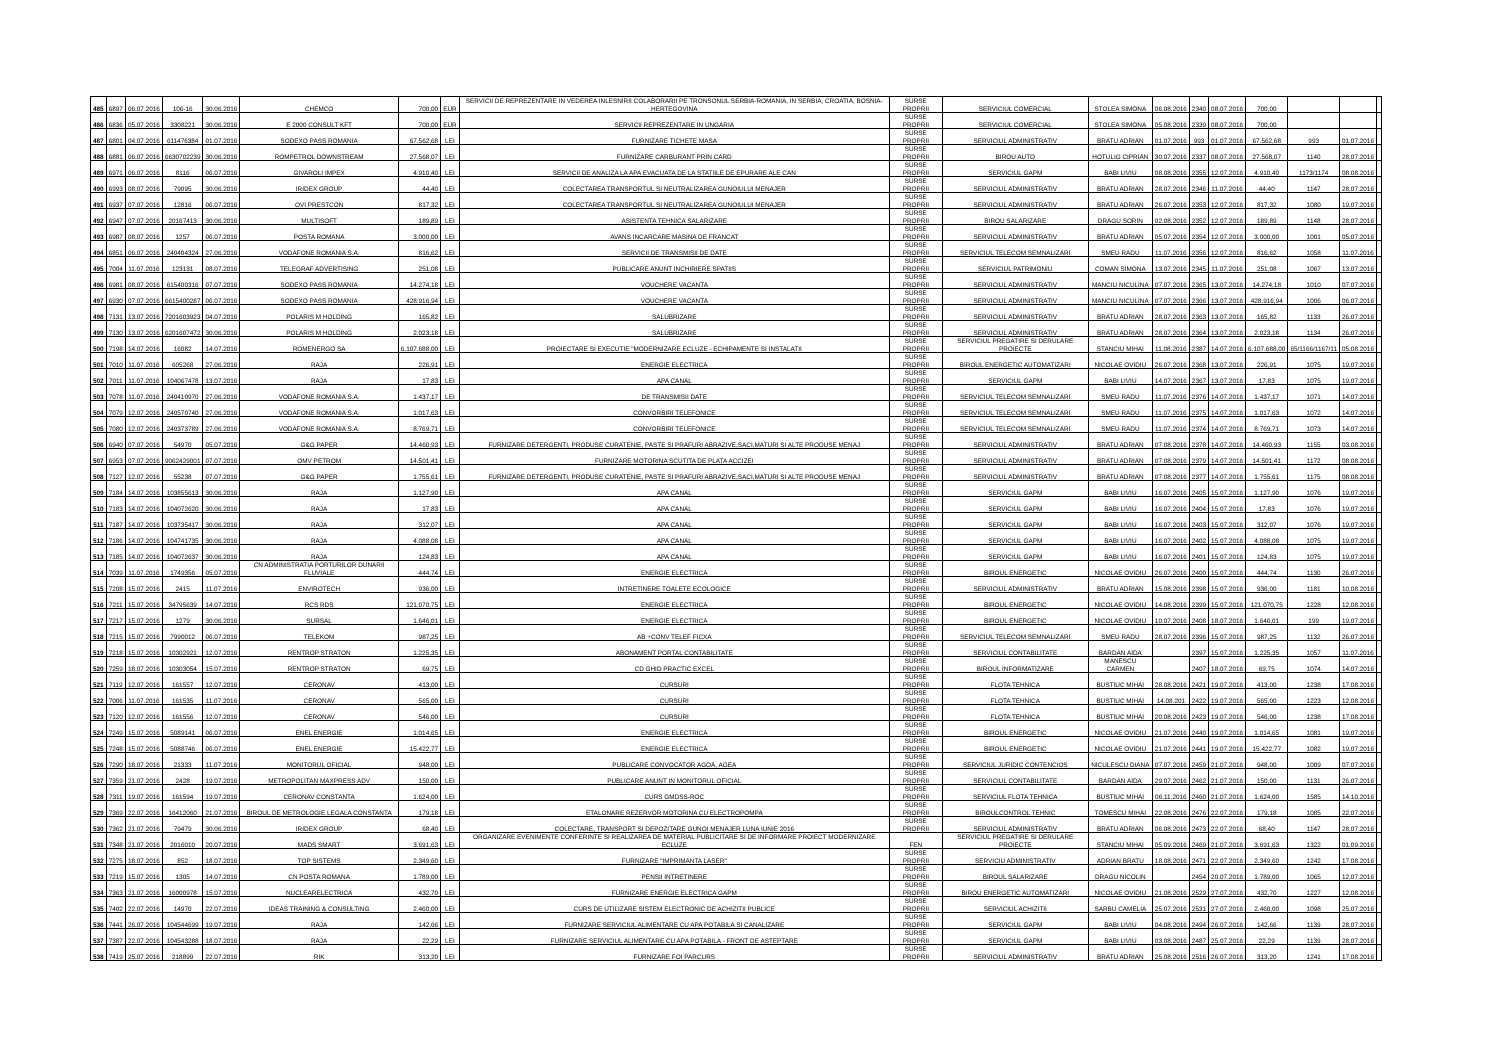| 485 | 6897 | 06.07.2016 | 106-16 | 30.06.2016 | CHEMCO | 700,00 | EUR | SERVICII DE REPREZENTARE IN VEDEREA INLESNIRII COLABORARII PE TRONSONUL SERBIA-ROMANIA, IN SERBIA, CROATIA, BOSNIA-HERTEGOVINA | SURSE PROPRII | SERVICIUL COMERCIAL | STOLEA SIMONA | 06.08.2016 | 2340 | 08.07.2016 | 700,00 | | | |
| 486 | 6836 | 05.07.2016 | 3308221 | 30.06.2016 | E 2000 CONSULT KFT | 700,00 | EUR | SERVICII REPREZENTARE IN UNGARIA | SURSE PROPRII | SERVICIUL COMERCIAL | STOLEA SIMONA | 05.08.2016 | 2339 | 08.07.2016 | 700,00 | | | |
| 487 | 6801 | 04.07.2016 | 611476384 | 01.07.2016 | SODEXO PASS ROMANIA | 67.562,68 | LEI | FURNIZARE TICHETE MASA | SURSE PROPRII | SERVICIUL ADMINISTRATIV | BRATU ADRIAN | 01.07.2016 | 993 | 01.07.2016 | 67.562,68 | 993 | 01.07.2016 | |
| 488 | 6881 | 06.07.2016 | 6630702239 | 30.06.2016 | ROMPETROL DOWNSTREAM | 27.568,07 | LEI | FURNIZARE CARBURANT PRIN CARD | SURSE PROPRII | BIROU AUTO | HOTULIG CIPRIAN | 30.07.2016 | 2337 | 08.07.2016 | 27.568,07 | 1140 | 28.07.2016 | |
| 489 | 6971 | 06.07.2016 | 8116 | 06.07.2016 | GIVAROLI IMPEX | 4.910,40 | LEI | SERVICII DE ANALIZA LA APA EVACUATA DE LA STATIILE DE EPURARE ALE CAN | SURSE PROPRII | SERVICIUL GAPM | BABI LIVIU | 08.08.2016 | 2355 | 12.07.2016 | 4.910,40 | 1173/1174 | 08.08.2016 | |
| 490 | 6993 | 08.07.2016 | 79095 | 30.06.2016 | IRIDEX GROUP | 44,40 | LEI | COLECTAREA TRANSPORTUL SI NEUTRALIZAREA GUNOIULUI MENAJER | SURSE PROPRII | SERVICIUL ADMINISTRATIV | BRATU ADRIAN | 28.07.2016 | 2346 | 11.07.2016 | 44,40 | 1147 | 28.07.2016 | |
| 491 | 6937 | 07.07.2016 | 12816 | 06.07.2016 | OVI PRESTCON | 817,32 | LEI | COLECTAREA TRANSPORTUL SI NEUTRALIZAREA GUNOIULUI MENAJER | SURSE PROPRII | SERVICIUL ADMINISTRATIV | BRATU ADRIAN | 26.07.2016 | 2353 | 12.07.2016 | 817,32 | 1080 | 19.07.2016 | |
| 492 | 6947 | 07.07.2016 | 20167413 | 30.06.2016 | MULTISOFT | 189,89 | LEI | ASISTENTA TEHNICA SALARIZARE | SURSE PROPRII | BIROU SALARIZARE | DRAGU SORIN | 02.08.2016 | 2352 | 12.07.2016 | 189,89 | 1148 | 28.07.2016 | |
| 493 | 6987 | 08.07.2016 | 1257 | 06.07.2016 | POSTA ROMANA | 3.000,00 | LEI | AVANS INCARCARE MASINA DE FRANCAT | SURSE PROPRII | SERVICIUL ADMINISTRATIV | BRATU ADRIAN | 05.07.2016 | 2354 | 12.07.2016 | 3.000,00 | 1001 | 05.07.2016 | |
| 494 | 6851 | 06.07.2016 | 240404324 | 27.06.2016 | VODAFONE ROMANIA S.A. | 816,62 | LEI | SERVICII DE TRANSMISII DE DATE | SURSE PROPRII | SERVICIUL TELECOM SEMNALIZARI | SMEU RADU | 11.07.2016 | 2356 | 12.07.2016 | 816,62 | 1058 | 11.07.2016 | |
| 495 | 7004 | 11.07.2016 | 123131 | 08.07.2016 | TELEGRAF ADVERTISING | 251,08 | LEI | PUBLICARE ANUNT INCHIRIERE SPATIIS | SURSE PROPRII | SERVICIUL PATRIMONIU | COMAN SIMONA | 13.07.2016 | 2345 | 11.07.2016 | 251,08 | 1067 | 13.07.2016 | |
| 496 | 6981 | 08.07.2016 | 615400316 | 07.07.2016 | SODEXO PASS ROMANIA | 14.274,18 | LEI | VOUCHERE VACANTA | SURSE PROPRII | SERVICIUL ADMINISTRATIV | MANCIU NICULINA | 07.07.2016 | 2365 | 13.07.2016 | 14.274,18 | 1010 | 07.07.2016 | |
| 497 | 6930 | 07.07.2016 | 6615400287 | 06.07.2016 | SODEXO PASS ROMANIA | 428.916,94 | LEI | VOUCHERE VACANTA | SURSE PROPRII | SERVICIUL ADMINISTRATIV | MANCIU NICULINA | 07.07.2016 | 2366 | 13.07.2016 | 428.916,94 | 1006 | 06.07.2016 | |
| 498 | 7131 | 13.07.2016 | 7201603923 | 04.07.2016 | POLARIS M HOLDING | 165,82 | LEI | SALUBRIZARE | SURSE PROPRII | SERVICIUL ADMINISTRATIV | BRATU ADRIAN | 28.07.2016 | 2363 | 13.07.2016 | 165,82 | 1133 | 26.07.2016 | |
| 499 | 7130 | 13.07.2016 | 6201607472 | 30.06.2016 | POLARIS M HOLDING | 2.023,18 | LEI | SALUBRIZARE | SURSE PROPRII | SERVICIUL ADMINISTRATIV | BRATU ADRIAN | 28.07.2016 | 2364 | 13.07.2016 | 2.023,18 | 1134 | 26.07.2016 | |
| 500 | 7198 | 14.07.2016 | 16082 | 14.07.2016 | ROMENERGO SA | 6.107.688,00 | LEI | PROIECTARE SI EXECUTIE "MODERNIZARE ECLUZE - ECHIPAMENTE SI INSTALATII | SURSE PROPRII | SERVICIUL PREGATIRE SI DERULARE PROIECTE | STANCIU MIHAI | 11.08.2016 | 2387 | 14.07.2016 | 6.107.688,00 | 65/1166/1167/11 | 05.08.2016 | |
| 501 | 7010 | 11.07.2016 | 605268 | 27.06.2016 | RAJA | 226,91 | LEI | ENERGIE ELECTRICA | SURSE PROPRII | BIROUL ENERGETIC AUTOMATIZARI | NICOLAE OVIDIU | 26.07.2016 | 2368 | 13.07.2016 | 226,91 | 1075 | 19.07.2016 | |
| 502 | 7011 | 11.07.2016 | 104067478 | 13.07.2016 | RAJA | 17,83 | LEI | APA CANAL | SURSE PROPRII | SERVICIUL GAPM | BABI LIVIU | 14.07.2016 | 2367 | 13.07.2016 | 17,83 | 1075 | 19.07.2016 | |
| 503 | 7078 | 11.07.2016 | 240410970 | 27.06.2016 | VODAFONE ROMANIA S.A. | 1.437,17 | LEI | DE TRANSMISII DATE | SURSE PROPRII | SERVICIUL TELECOM SEMNALIZARI | SMEU RADU | 11.07.2016 | 2376 | 14.07.2016 | 1.437,17 | 1071 | 14.07.2016 | |
| 504 | 7079 | 12.07.2016 | 240570740 | 27.06.2016 | VODAFONE ROMANIA S.A. | 1.017,63 | LEI | CONVORBIRI TELEFONICE | SURSE PROPRII | SERVICIUL TELECOM SEMNALIZARI | SMEU RADU | 11.07.2016 | 2375 | 14.07.2016 | 1.017,63 | 1072 | 14.07.2016 | |
| 505 | 7080 | 12.07.2016 | 240373789 | 27.06.2016 | VODAFONE ROMANIA S.A. | 8.769,71 | LEI | CONVORBIRI TELEFONICE | SURSE PROPRII | SERVICIUL TELECOM SEMNALIZARI | SMEU RADU | 11.07.2016 | 2374 | 14.07.2016 | 8.769,71 | 1073 | 14.07.2016 | |
| 506 | 6940 | 07.07.2016 | 54970 | 05.07.2016 | G&G PAPER | 14.460,93 | LEI | FURNIZARE DETERGENTI, PRODUSE CURATENIE, PASTE SI PRAFURI ABRAZIVE,SACI,MATURI SI ALTE PRODUSE MENAJ | SURSE PROPRII | SERVICIUL ADMINISTRATIV | BRATU ADRIAN | 07.08.2016 | 2378 | 14.07.2016 | 14.460,93 | 1155 | 03.08.2016 | |
| 507 | 6953 | 07.07.2016 | 9062429001 | 07.07.2016 | OMV PETROM | 14.501,41 | LEI | FURNIZARE MOTORINA SCUTITA DE PLATA ACCIZEI | SURSE PROPRII | SERVICIUL ADMINISTRATIV | BRATU ADRIAN | 07.08.2016 | 2379 | 14.07.2016 | 14.501,41 | 1172 | 08.08.2016 | |
| 508 | 7127 | 12.07.2016 | 55238 | 07.07.2016 | G&G PAPER | 1.755,61 | LEI | FURNIZARE DETERGENTI, PRODUSE CURATENIE, PASTE SI PRAFURI ABRAZIVE,SACI,MATURI SI ALTE PRODUSE MENAJ | SURSE PROPRII | SERVICIUL ADMINISTRATIV | BRATU ADRIAN | 07.08.2016 | 2377 | 14.07.2016 | 1.755,61 | 1175 | 08.08.2016 | |
| 509 | 7184 | 14.07.2016 | 103855613 | 30.06.2016 | RAJA | 1.127,90 | LEI | APA CANAL | SURSE PROPRII | SERVICIUL GAPM | BABI LIVIU | 16.07.2016 | 2405 | 15.07.2016 | 1.127,90 | 1076 | 19.07.2016 | |
| 510 | 7183 | 14.07.2016 | 104072620 | 30.06.2016 | RAJA | 17,83 | LEI | APA CANAL | SURSE PROPRII | SERVICIUL GAPM | BABI LIVIU | 16.07.2016 | 2404 | 15.07.2016 | 17,83 | 1076 | 19.07.2016 | |
| 511 | 7187 | 14.07.2016 | 103735417 | 30.06.2016 | RAJA | 312,07 | LEI | APA CANAL | SURSE PROPRII | SERVICIUL GAPM | BABI LIVIU | 16.07.2016 | 2403 | 15.07.2016 | 312,07 | 1076 | 19.07.2016 | |
| 512 | 7186 | 14.07.2016 | 104741735 | 30.06.2016 | RAJA | 4.088,08 | LEI | APA CANAL | SURSE PROPRII | SERVICIUL GAPM | BABI LIVIU | 16.07.2016 | 2402 | 15.07.2016 | 4.088,08 | 1075 | 19.07.2016 | |
| 513 | 7185 | 14.07.2016 | 104072637 | 30.06.2016 | RAJA | 124,83 | LEI | APA CANAL | SURSE PROPRII | SERVICIUL GAPM | BABI LIVIU | 16.07.2016 | 2401 | 15.07.2016 | 124,83 | 1075 | 19.07.2016 | |
| 514 | 7039 | 11.07.2016 | 1749356 | 05.07.2016 | CN ADMINISTRATIA PORTURILOR DUNARII FLUVIALE | 444,74 | LEI | ENERGIE ELECTRICA | SURSE PROPRII | BIROUL ENERGETIC | NICOLAE OVIDIU | 26.07.2016 | 2400 | 15.07.2016 | 444,74 | 1130 | 26.07.2016 | |
| 515 | 7208 | 15.07.2016 | 2415 | 11.07.2016 | ENVIROTECH | 936,00 | LEI | INTRETINERE TOALETE ECOLOGICE | SURSE PROPRII | SERVICIUL ADMINISTRATIV | BRATU ADRIAN | 15.08.2016 | 2398 | 15.07.2016 | 936,00 | 1181 | 10.08.2016 | |
| 516 | 7211 | 15.07.2016 | 34795639 | 14.07.2016 | RCS RDS | 121.070,75 | LEI | ENERGIE ELECTRICA | SURSE PROPRII | BIROUL ENERGETIC | NICOLAE OVIDIU | 14.08.2016 | 2399 | 15.07.2016 | 121.070,75 | 1228 | 12.08.2016 | |
| 517 | 7217 | 15.07.2016 | 1279 | 30.06.2016 | SURSAL | 1.646,01 | LEI | ENERGIE ELECTRICA | SURSE PROPRII | BIROUL ENERGETIC | NICOLAE OVIDIU | 10.07.2016 | 2408 | 18.07.2016 | 1.646,01 | 199 | 19.07.2016 | |
| 518 | 7215 | 15.07.2016 | 7990012 | 06.07.2016 | TELEKOM | 987,25 | LEI | AB +CONV TELEF FICXA | SURSE PROPRII | SERVICIUL TELECOM SEMNALIZARI | SMEU RADU | 28.07.2016 | 2396 | 15.07.2016 | 987,25 | 1132 | 26.07.2016 | |
| 519 | 7218 | 15.07.2016 | 10302921 | 12.07.2016 | RENTROP STRATON | 1.225,35 | LEI | ABONAMENT PORTAL CONTABILITATE | SURSE PROPRII | SERVICIUL CONTABILITATE | BARDAN AIDA | | 2397 | 15.07.2016 | 1.225,35 | 1057 | 11.07.2016 | |
| 520 | 7259 | 18.07.2016 | 10303054 | 15.07.2016 | RENTROP STRATON | 69,75 | LEI | CD GHID PRACTIC EXCEL | SURSE PROPRII | BIROUL INFORMATIZARE | MANESCU CARMEN | | 2407 | 18.07.2016 | 69,75 | 1074 | 14.07.2016 | |
| 521 | 7119 | 12.07.2016 | 161557 | 12.07.2016 | CERONAV | 413,00 | LEI | CURSURI | SURSE PROPRII | FLOTA TEHNICA | BUSTIUC MIHAI | 28.08.2016 | 2421 | 19.07.2016 | 413,00 | 1238 | 17.08.2016 | |
| 522 | 7006 | 11.07.2016 | 161535 | 11.07.2016 | CERONAV | 565,00 | LEI | CURSURI | SURSE PROPRII | FLOTA TEHNICA | BUSTIUC MIHAI | 14.08.201 | 2422 | 19.07.2016 | 565,00 | 1223 | 12.08.2016 | |
| 523 | 7120 | 12.07.2016 | 161556 | 12.07.2016 | CERONAV | 546,00 | LEI | CURSURI | SURSE PROPRII | FLOTA TEHNICA | BUSTIUC MIHAI | 20.08.2016 | 2423 | 19.07.2016 | 546,00 | 1238 | 17.08.2016 | |
| 524 | 7249 | 15.07.2016 | 5089141 | 06.07.2016 | ENEL ENERGIE | 1.014,65 | LEI | ENERGIE ELECTRICA | SURSE PROPRII | BIROUL ENERGETIC | NICOLAE OVIDIU | 21.07.2016 | 2440 | 19.07.2016 | 1.014,65 | 1081 | 19.07.2016 | |
| 525 | 7248 | 15.07.2016 | 5088746 | 06.07.2016 | ENEL ENERGIE | 15.422,77 | LEI | ENERGIE ELECTRICA | SURSE PROPRII | BIROUL ENERGETIC | NICOLAE OVIDIU | 21.07.2016 | 2441 | 19.07.2016 | 15.422,77 | 1082 | 19.07.2016 | |
| 526 | 7290 | 18.07.2016 | 21333 | 11.07.2016 | MONITORUL OFICIAL | 948,00 | LEI | PUBLICARE CONVOCATOR AGOA, AGEA | SURSE PROPRII | SERVICIUL JURIDIC CONTENCIOS | NICULESCU DIANA | 07.07.2016 | 2459 | 21.07.2016 | 948,00 | 1009 | 07.07.2016 | |
| 527 | 7359 | 21.07.2016 | 2428 | 19.07.2016 | METROPOLITAN MAXPRESS ADV | 150,00 | LEI | PUBLICARE ANUNT IN MONITORUL OFICIAL | SURSE PROPRII | SERVICIUL CONTABILITATE | BARDAN AIDA | 29.07.2016 | 2462 | 21.07.2016 | 150,00 | 1131 | 26.07.2016 | |
| 528 | 7311 | 19.07.2016 | 161594 | 19.07.2016 | CERONAV CONSTANTA | 1.624,00 | LEI | CURS GMDSS-ROC | SURSE PROPRII | SERVICIUL FLOTA TEHNICA | BUSTIUC MIHAI | 06.11.2016 | 2460 | 21.07.2016 | 1.624,00 | 1585 | 14.10.2016 | |
| 529 | 7369 | 22.07.2016 | 16412060 | 21.07.2016 | BIROUL DE METROLOGIE LEGALA CONSTANTA | 179,18 | LEI | ETALONARE REZERVOR MOTORINA CU ELECTROPOMPA | SURSE PROPRII | BIROULCONTROL TEHNIC | TOMESCU MIHAI | 22.08.2016 | 2476 | 22.07.2016 | 179,18 | 1085 | 22.07.2016 | |
| 530 | 7362 | 21.07.2016 | 79479 | 30.06.2016 | IRIDEX GROUP | 68,40 | LEI | COLECTARE, TRANSPORT SI DEPOZITARE GUNOI MENAJER LUNA IUNIE 2016 | SURSE PROPRII | SERVICIUL ADMINISTRATIV | BRATU ADRIAN | 06.08.2016 | 2473 | 22.07.2016 | 68,40 | 1147 | 28.07.2016 | |
| 531 | 7348 | 21.07.2016 | 2016010 | 20.07.2016 | MADS SMART | 3.691,63 | LEI | ORGANIZARE EVENIMENTE CONFERINTE SI REALIZAREA DE MATERIAL PUBLICITARE SI DE INFORMARE PROIECT MODERNIZARE ECLUZE | FEN | SERVICIUL PREGATIRE SI DERULARE PROIECTE | STANCIU MIHAI | 05.09.2016 | 2469 | 21.07.2016 | 3.691,63 | 1322 | 01.09.2016 | |
| 532 | 7275 | 18.07.2016 | 852 | 18.07.2016 | TOP SISTEMS | 2.349,60 | LEI | FURNIZARE "IMPRIMANTA LASER" | SURSE PROPRII | SERVICIU ADMINISTRATIV | ADRIAN BRATU | 18.08.2016 | 2471 | 22.07.2016 | 2.349,60 | 1242 | 17.08.2016 | |
| 533 | 7219 | 15.07.2016 | 1305 | 14.07.2016 | CN POSTA ROMANA | 1.789,00 | LEI | PENSII INTRETINERE | SURSE PROPRII | BIROUL SALARIZARE | DRAGU NICOLIN | | 2454 | 20.07.2016 | 1.789,00 | 1065 | 12.07.2016 | |
| 534 | 7363 | 21.07.2016 | 16000978 | 15.07.2016 | NUCLEARELECTRICA | 432,70 | LEI | FURNIZARE ENERGIE ELECTRICA GAPM | SURSE PROPRII | BIROU ENERGETIC AUTOMATIZARI | NICOLAE OVIDIU | 21.08.2016 | 2529 | 27.07.2016 | 432,70 | 1227 | 12.08.2016 | |
| 535 | 7402 | 22.07.2016 | 14970 | 22.07.2016 | IDEAS TRAINING & CONSULTING | 2.460,00 | LEI | CURS DE UTILIZARE SISTEM ELECTRONIC DE ACHIZITII PUBLICE | SURSE PROPRII | SERVICIUL ACHIZITII | SARBU CAMELIA | 25.07.2016 | 2531 | 27.07.2016 | 2.460,00 | 1098 | 25.07.2016 | |
| 536 | 7441 | 26.07.2016 | 104544699 | 19.07.2016 | RAJA | 142,66 | LEI | FURNIZARE SERVICIUL ALIMENTARE CU APA POTABILA SI CANALIZARE | SURSE PROPRII | SERVICIUL GAPM | BABI LIVIU | 04.08.2016 | 2494 | 26.07.2016 | 142,66 | 1139 | 28.07.2016 | |
| 537 | 7387 | 22.07.2016 | 104543288 | 18.07.2016 | RAJA | 22,29 | LEI | FURNIZARE SERVICIUL ALIMENTARE CU APA POTABILA - FRONT DE ASTEPTARE | SURSE PROPRII | SERVICIUL GAPM | BABI LIVIU | 03.08.2016 | 2487 | 25.07.2016 | 22,29 | 1139 | 28.07.2016 | |
| 538 | 7419 | 25.07.2016 | 218899 | 22.07.2016 | RIK | 313,20 | LEI | FURNIZARE FOI PARCURS | SURSE PROPRII | SERVICIUL ADMINISTRATIV | BRATU ADRIAN | 25.08.2016 | 2516 | 26.07.2016 | 313,20 | 1241 | 17.08.2016 | |